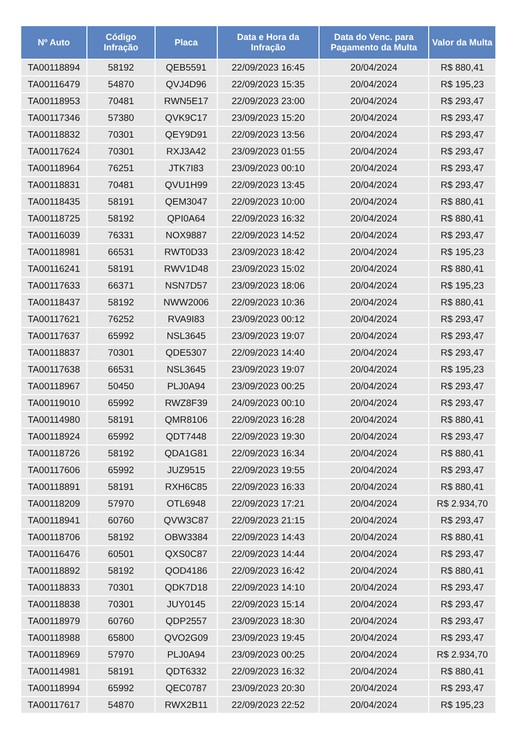| Nº Auto | Código Infração | Placa | Data e Hora da Infração | Data do Venc. para Pagamento da Multa | Valor da Multa |
| --- | --- | --- | --- | --- | --- |
| TA00118894 | 58192 | QEB5591 | 22/09/2023 16:45 | 20/04/2024 | R$ 880,41 |
| TA00116479 | 54870 | QVJ4D96 | 22/09/2023 15:35 | 20/04/2024 | R$ 195,23 |
| TA00118953 | 70481 | RWN5E17 | 22/09/2023 23:00 | 20/04/2024 | R$ 293,47 |
| TA00117346 | 57380 | QVK9C17 | 23/09/2023 15:20 | 20/04/2024 | R$ 293,47 |
| TA00118832 | 70301 | QEY9D91 | 22/09/2023 13:56 | 20/04/2024 | R$ 293,47 |
| TA00117624 | 70301 | RXJ3A42 | 23/09/2023 01:55 | 20/04/2024 | R$ 293,47 |
| TA00118964 | 76251 | JTK7I83 | 23/09/2023 00:10 | 20/04/2024 | R$ 293,47 |
| TA00118831 | 70481 | QVU1H99 | 22/09/2023 13:45 | 20/04/2024 | R$ 293,47 |
| TA00118435 | 58191 | QEM3047 | 22/09/2023 10:00 | 20/04/2024 | R$ 880,41 |
| TA00118725 | 58192 | QPI0A64 | 22/09/2023 16:32 | 20/04/2024 | R$ 880,41 |
| TA00116039 | 76331 | NOX9887 | 22/09/2023 14:52 | 20/04/2024 | R$ 293,47 |
| TA00118981 | 66531 | RWT0D33 | 23/09/2023 18:42 | 20/04/2024 | R$ 195,23 |
| TA00116241 | 58191 | RWV1D48 | 23/09/2023 15:02 | 20/04/2024 | R$ 880,41 |
| TA00117633 | 66371 | NSN7D57 | 23/09/2023 18:06 | 20/04/2024 | R$ 195,23 |
| TA00118437 | 58192 | NWW2006 | 22/09/2023 10:36 | 20/04/2024 | R$ 880,41 |
| TA00117621 | 76252 | RVA9I83 | 23/09/2023 00:12 | 20/04/2024 | R$ 293,47 |
| TA00117637 | 65992 | NSL3645 | 23/09/2023 19:07 | 20/04/2024 | R$ 293,47 |
| TA00118837 | 70301 | QDE5307 | 22/09/2023 14:40 | 20/04/2024 | R$ 293,47 |
| TA00117638 | 66531 | NSL3645 | 23/09/2023 19:07 | 20/04/2024 | R$ 195,23 |
| TA00118967 | 50450 | PLJ0A94 | 23/09/2023 00:25 | 20/04/2024 | R$ 293,47 |
| TA00119010 | 65992 | RWZ8F39 | 24/09/2023 00:10 | 20/04/2024 | R$ 293,47 |
| TA00114980 | 58191 | QMR8106 | 22/09/2023 16:28 | 20/04/2024 | R$ 880,41 |
| TA00118924 | 65992 | QDT7448 | 22/09/2023 19:30 | 20/04/2024 | R$ 293,47 |
| TA00118726 | 58192 | QDA1G81 | 22/09/2023 16:34 | 20/04/2024 | R$ 880,41 |
| TA00117606 | 65992 | JUZ9515 | 22/09/2023 19:55 | 20/04/2024 | R$ 293,47 |
| TA00118891 | 58191 | RXH6C85 | 22/09/2023 16:33 | 20/04/2024 | R$ 880,41 |
| TA00118209 | 57970 | OTL6948 | 22/09/2023 17:21 | 20/04/2024 | R$ 2.934,70 |
| TA00118941 | 60760 | QVW3C87 | 22/09/2023 21:15 | 20/04/2024 | R$ 293,47 |
| TA00118706 | 58192 | OBW3384 | 22/09/2023 14:43 | 20/04/2024 | R$ 880,41 |
| TA00116476 | 60501 | QXS0C87 | 22/09/2023 14:44 | 20/04/2024 | R$ 293,47 |
| TA00118892 | 58192 | QOD4186 | 22/09/2023 16:42 | 20/04/2024 | R$ 880,41 |
| TA00118833 | 70301 | QDK7D18 | 22/09/2023 14:10 | 20/04/2024 | R$ 293,47 |
| TA00118838 | 70301 | JUY0145 | 22/09/2023 15:14 | 20/04/2024 | R$ 293,47 |
| TA00118979 | 60760 | QDP2557 | 23/09/2023 18:30 | 20/04/2024 | R$ 293,47 |
| TA00118988 | 65800 | QVO2G09 | 23/09/2023 19:45 | 20/04/2024 | R$ 293,47 |
| TA00118969 | 57970 | PLJ0A94 | 23/09/2023 00:25 | 20/04/2024 | R$ 2.934,70 |
| TA00114981 | 58191 | QDT6332 | 22/09/2023 16:32 | 20/04/2024 | R$ 880,41 |
| TA00118994 | 65992 | QEC0787 | 23/09/2023 20:30 | 20/04/2024 | R$ 293,47 |
| TA00117617 | 54870 | RWX2B11 | 22/09/2023 22:52 | 20/04/2024 | R$ 195,23 |